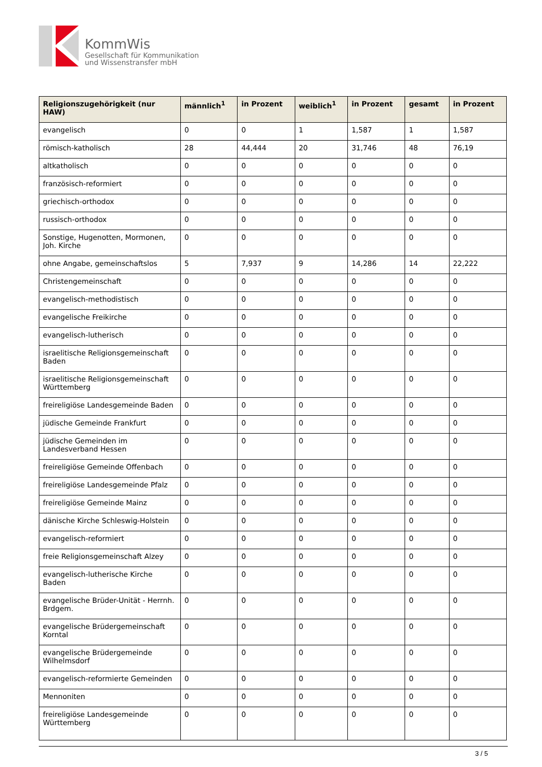KommWis
Gesellschaft für Kommunikation
und Wissenstransfer mbH
| Religionszugehörigkeit (nur HAW) | männlich<sup>1</sup> | in Prozent | weiblich<sup>1</sup> | in Prozent | gesamt | in Prozent |
| --- | --- | --- | --- | --- | --- | --- |
| evangelisch | 0 | 0 | 1 | 1,587 | 1 | 1,587 |
| römisch-katholisch | 28 | 44,444 | 20 | 31,746 | 48 | 76,19 |
| altkatholisch | 0 | 0 | 0 | 0 | 0 | 0 |
| französisch-reformiert | 0 | 0 | 0 | 0 | 0 | 0 |
| griechisch-orthodox | 0 | 0 | 0 | 0 | 0 | 0 |
| russisch-orthodox | 0 | 0 | 0 | 0 | 0 | 0 |
| Sonstige, Hugenotten, Mormonen, Joh. Kirche | 0 | 0 | 0 | 0 | 0 | 0 |
| ohne Angabe, gemeinschaftslos | 5 | 7,937 | 9 | 14,286 | 14 | 22,222 |
| Christengemeinschaft | 0 | 0 | 0 | 0 | 0 | 0 |
| evangelisch-methodistisch | 0 | 0 | 0 | 0 | 0 | 0 |
| evangelische Freikirche | 0 | 0 | 0 | 0 | 0 | 0 |
| evangelisch-lutherisch | 0 | 0 | 0 | 0 | 0 | 0 |
| israelitische Religionsgemeinschaft Baden | 0 | 0 | 0 | 0 | 0 | 0 |
| israelitische Religionsgemeinschaft Württemberg | 0 | 0 | 0 | 0 | 0 | 0 |
| freireligiöse Landesgemeinde Baden | 0 | 0 | 0 | 0 | 0 | 0 |
| jüdische Gemeinde Frankfurt | 0 | 0 | 0 | 0 | 0 | 0 |
| jüdische Gemeinden im Landesverband Hessen | 0 | 0 | 0 | 0 | 0 | 0 |
| freireligiöse Gemeinde Offenbach | 0 | 0 | 0 | 0 | 0 | 0 |
| freireligiöse Landesgemeinde Pfalz | 0 | 0 | 0 | 0 | 0 | 0 |
| freireligiöse Gemeinde Mainz | 0 | 0 | 0 | 0 | 0 | 0 |
| dänische Kirche Schleswig-Holstein | 0 | 0 | 0 | 0 | 0 | 0 |
| evangelisch-reformiert | 0 | 0 | 0 | 0 | 0 | 0 |
| freie Religionsgemeinschaft Alzey | 0 | 0 | 0 | 0 | 0 | 0 |
| evangelisch-lutherische Kirche Baden | 0 | 0 | 0 | 0 | 0 | 0 |
| evangelische Brüder-Unität - Herrnh. Brdgem. | 0 | 0 | 0 | 0 | 0 | 0 |
| evangelische Brüdergemeinschaft Korntal | 0 | 0 | 0 | 0 | 0 | 0 |
| evangelische Brüdergemeinde Wilhelmsdorf | 0 | 0 | 0 | 0 | 0 | 0 |
| evangelisch-reformierte Gemeinden | 0 | 0 | 0 | 0 | 0 | 0 |
| Mennoniten | 0 | 0 | 0 | 0 | 0 | 0 |
| freireligiöse Landesgemeinde Württemberg | 0 | 0 | 0 | 0 | 0 | 0 |
3 / 5